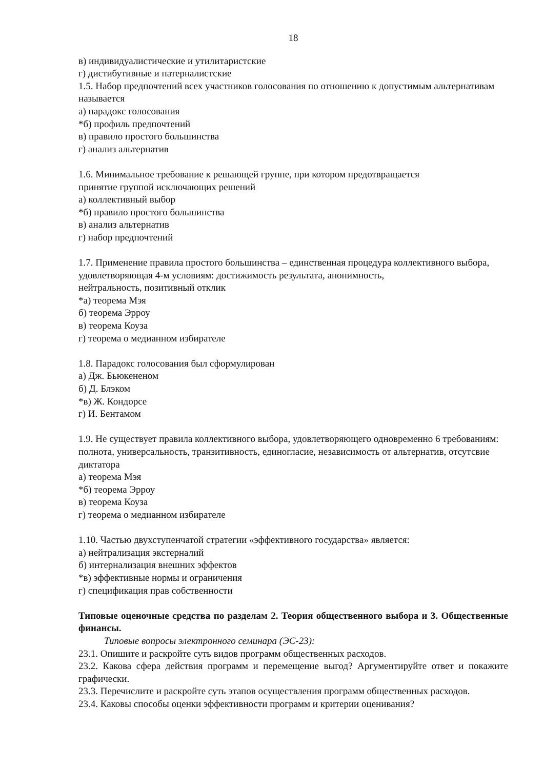18
в) индивидуалистические и утилитаристские
г) дистибутивные и патерналистские
1.5. Набор предпочтений всех участников голосования по отношению к допустимым альтернативам называется
а) парадокс голосования
*б) профиль предпочтений
в) правило простого большинства
г) анализ альтернатив
1.6. Минимальное требование к решающей группе, при котором предотвращается
принятие группой исключающих решений
а) коллективный выбор
*б) правило простого большинства
в) анализ альтернатив
г) набор предпочтений
1.7. Применение правила простого большинства – единственная процедура коллективного выбора, удовлетворяющая 4-м условиям: достижимость результата, анонимность,
нейтральность, позитивный отклик
*а) теорема Мэя
б) теорема Эрроу
в) теорема Коуза
г) теорема о медианном избирателе
1.8. Парадокс голосования был сформулирован
а) Дж. Бьюкененом
б) Д. Блэком
*в) Ж. Кондорсе
г) И. Бентамом
1.9. Не существует правила коллективного выбора, удовлетворяющего одновременно 6 требованиям: полнота, универсальность, транзитивность, единогласие, независимость от альтернатив, отсутсвие диктатора
а) теорема Мэя
*б) теорема Эрроу
в) теорема Коуза
г) теорема о медианном избирателе
1.10. Частью двухступенчатой стратегии «эффективного государства» является:
а) нейтрализация экстерналий
б) интернализация внешних эффектов
*в) эффективные нормы и ограничения
г) спецификация прав собственности
Типовые оценочные средства по разделам 2. Теория общественного выбора и 3. Общественные финансы.
Типовые вопросы электронного семинара (ЭС-23):
23.1. Опишите и раскройте суть видов программ общественных расходов.
23.2. Какова сфера действия программ и перемещение выгод? Аргументируйте ответ и покажите графически.
23.3. Перечислите и раскройте суть этапов осуществления программ общественных расходов.
23.4. Каковы способы оценки эффективности программ и критерии оценивания?